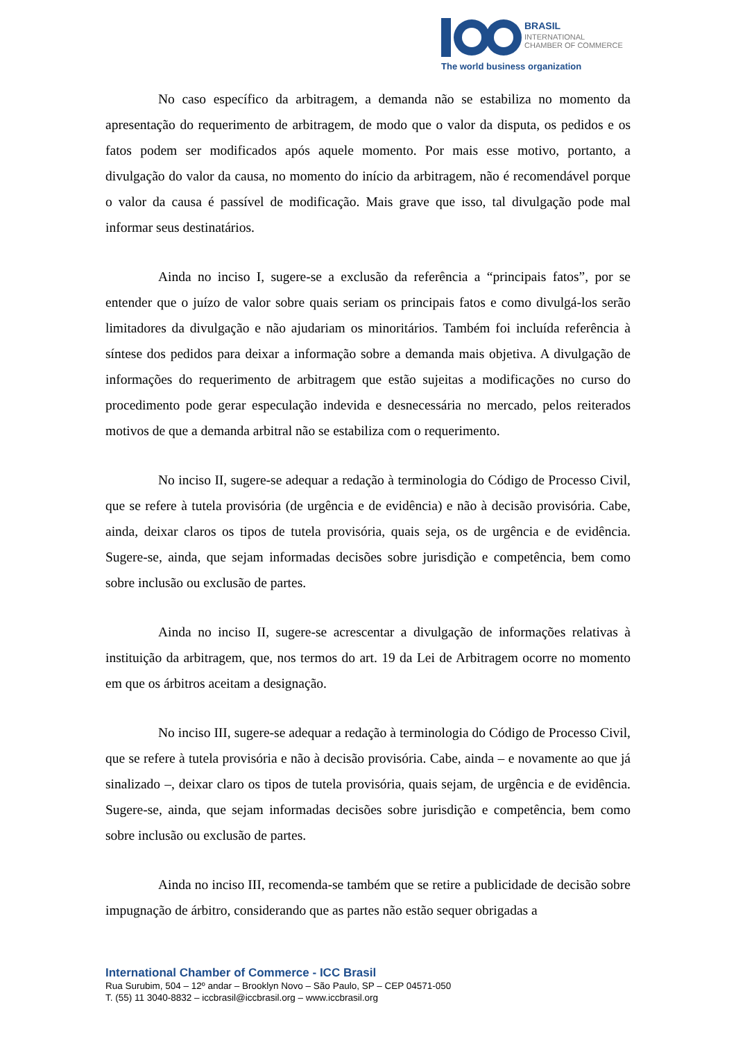BRASIL
INTERNATIONAL
CHAMBER OF COMMERCE
The world business organization
No caso específico da arbitragem, a demanda não se estabiliza no momento da apresentação do requerimento de arbitragem, de modo que o valor da disputa, os pedidos e os fatos podem ser modificados após aquele momento. Por mais esse motivo, portanto, a divulgação do valor da causa, no momento do início da arbitragem, não é recomendável porque o valor da causa é passível de modificação. Mais grave que isso, tal divulgação pode mal informar seus destinatários.
Ainda no inciso I, sugere-se a exclusão da referência a “principais fatos”, por se entender que o juízo de valor sobre quais seriam os principais fatos e como divulgá-los serão limitadores da divulgação e não ajudariam os minoritários. Também foi incluída referência à síntese dos pedidos para deixar a informação sobre a demanda mais objetiva. A divulgação de informações do requerimento de arbitragem que estão sujeitas a modificações no curso do procedimento pode gerar especulação indevida e desnecessária no mercado, pelos reiterados motivos de que a demanda arbitral não se estabiliza com o requerimento.
No inciso II, sugere-se adequar a redação à terminologia do Código de Processo Civil, que se refere à tutela provisória (de urgência e de evidência) e não à decisão provisória. Cabe, ainda, deixar claros os tipos de tutela provisória, quais seja, os de urgência e de evidência. Sugere-se, ainda, que sejam informadas decisões sobre jurisdição e competência, bem como sobre inclusão ou exclusão de partes.
Ainda no inciso II, sugere-se acrescentar a divulgação de informações relativas à instituição da arbitragem, que, nos termos do art. 19 da Lei de Arbitragem ocorre no momento em que os árbitros aceitam a designação.
No inciso III, sugere-se adequar a redação à terminologia do Código de Processo Civil, que se refere à tutela provisória e não à decisão provisória. Cabe, ainda – e novamente ao que já sinalizado –, deixar claro os tipos de tutela provisória, quais sejam, de urgência e de evidência. Sugere-se, ainda, que sejam informadas decisões sobre jurisdição e competência, bem como sobre inclusão ou exclusão de partes.
Ainda no inciso III, recomenda-se também que se retire a publicidade de decisão sobre impugnação de árbitro, considerando que as partes não estão sequer obrigadas a
International Chamber of Commerce - ICC Brasil
Rua Surubim, 504 – 12º andar – Brooklyn Novo – São Paulo, SP – CEP 04571-050
T. (55) 11 3040-8832 – iccbrasil@iccbrasil.org – www.iccbrasil.org